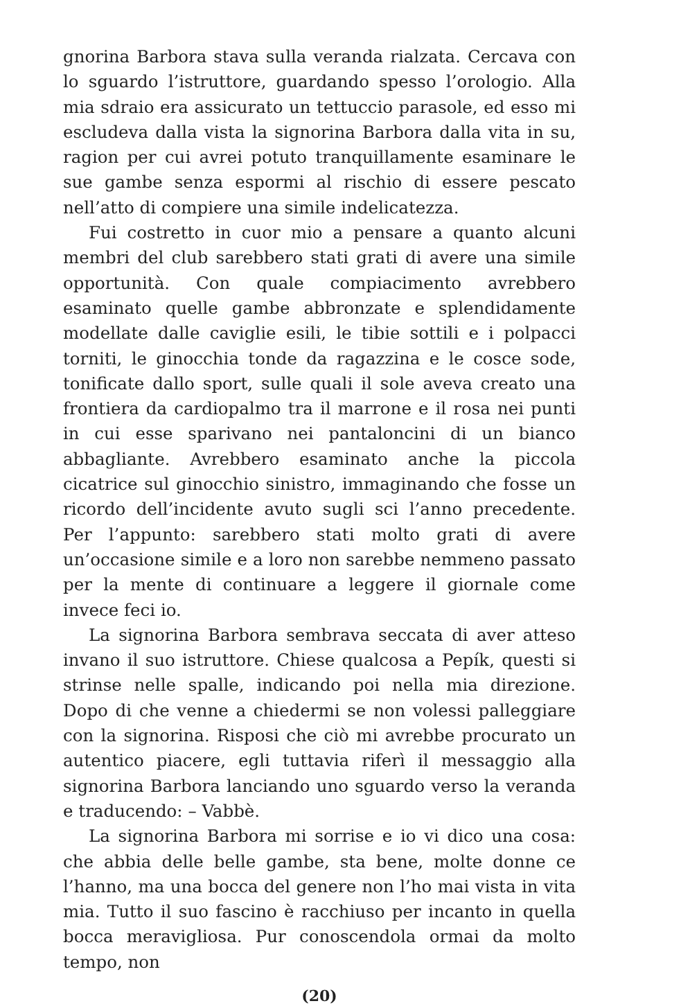gnorina Barbora stava sulla veranda rialzata. Cercava con lo sguardo l’istruttore, guardando spesso l’orologio. Alla mia sdraio era assicurato un tettuccio parasole, ed esso mi escludeva dalla vista la signorina Barbora dalla vita in su, ragion per cui avrei potuto tranquillamente esaminare le sue gambe senza espormi al rischio di essere pescato nell’atto di compiere una simile indelicatezza.
Fui costretto in cuor mio a pensare a quanto alcuni membri del club sarebbero stati grati di avere una simile opportunità. Con quale compiacimento avrebbero esaminato quelle gambe abbronzate e splendidamente modellate dalle caviglie esili, le tibie sottili e i polpacci torniti, le ginocchia tonde da ragazzina e le cosce sode, tonificate dallo sport, sulle quali il sole aveva creato una frontiera da cardiopalmo tra il marrone e il rosa nei punti in cui esse sparivano nei pantaloncini di un bianco abbagliante. Avrebbero esaminato anche la piccola cicatrice sul ginocchio sinistro, immaginando che fosse un ricordo dell’incidente avuto sugli sci l’anno precedente. Per l’appunto: sarebbero stati molto grati di avere un’occasione simile e a loro non sarebbe nemmeno passato per la mente di continuare a leggere il giornale come invece feci io.
La signorina Barbora sembrava seccata di aver atteso invano il suo istruttore. Chiese qualcosa a Pepík, questi si strinse nelle spalle, indicando poi nella mia direzione. Dopo di che venne a chiedermi se non volessi palleggiare con la signorina. Risposi che ciò mi avrebbe procurato un autentico piacere, egli tuttavia riferì il messaggio alla signorina Barbora lanciando uno sguardo verso la veranda e traducendo: – Vabbè.
La signorina Barbora mi sorrise e io vi dico una cosa: che abbia delle belle gambe, sta bene, molte donne ce l’hanno, ma una bocca del genere non l’ho mai vista in vita mia. Tutto il suo fascino è racchiuso per incanto in quella bocca meravigliosa. Pur conoscendola ormai da molto tempo, non
(20)